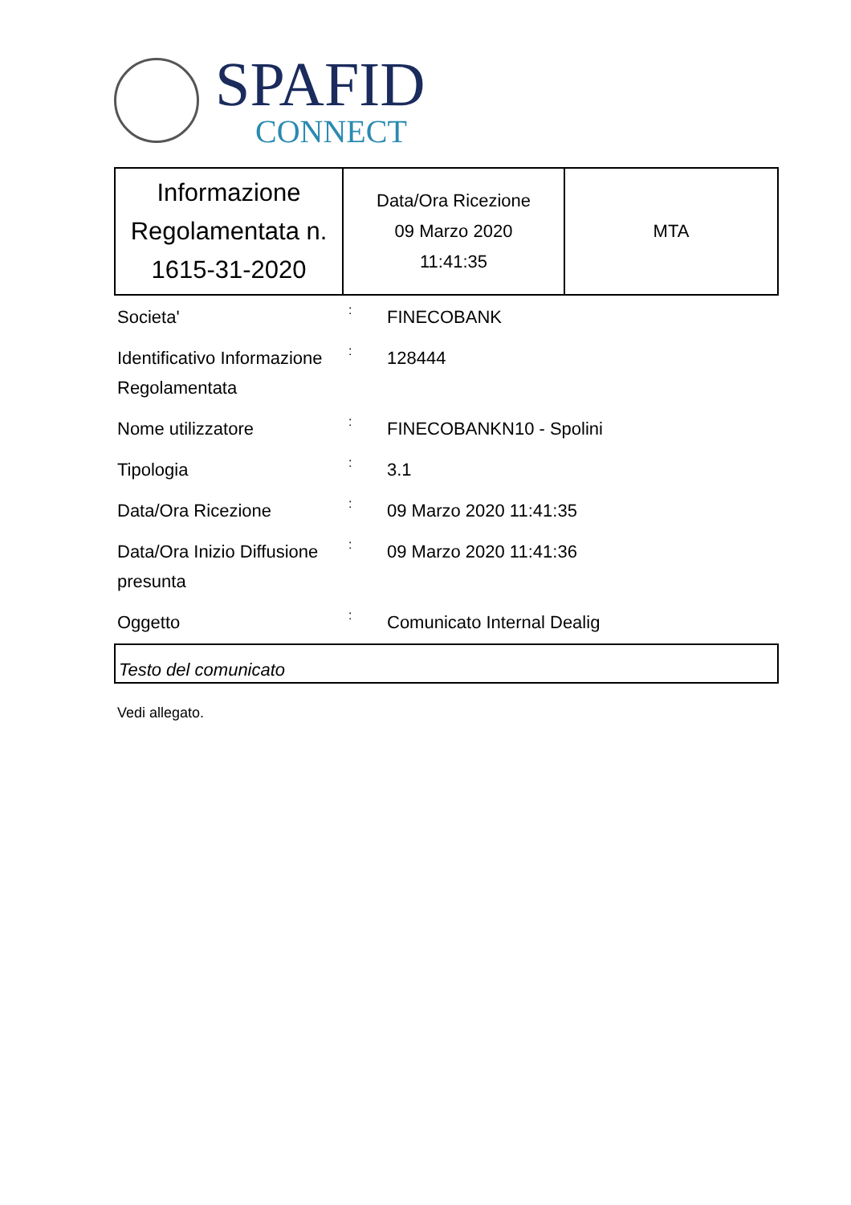SPAFID
CONNECT
| Informazione Regolamentata n. 1615-31-2020 | Data/Ora Ricezione 09 Marzo 2020 11:41:35 | MTA |
| Societa' | : | FINECOBANK |
| Identificativo Informazione Regolamentata | : | 128444 |
| Nome utilizzatore | : | FINECOBANKN10 - Spolini |
| Tipologia | : | 3.1 |
| Data/Ora Ricezione | : | 09 Marzo 2020 11:41:35 |
| Data/Ora Inizio Diffusione presunta | : | 09 Marzo 2020 11:41:36 |
| Oggetto | : | Comunicato Internal Dealig |
Testo del comunicato
Vedi allegato.